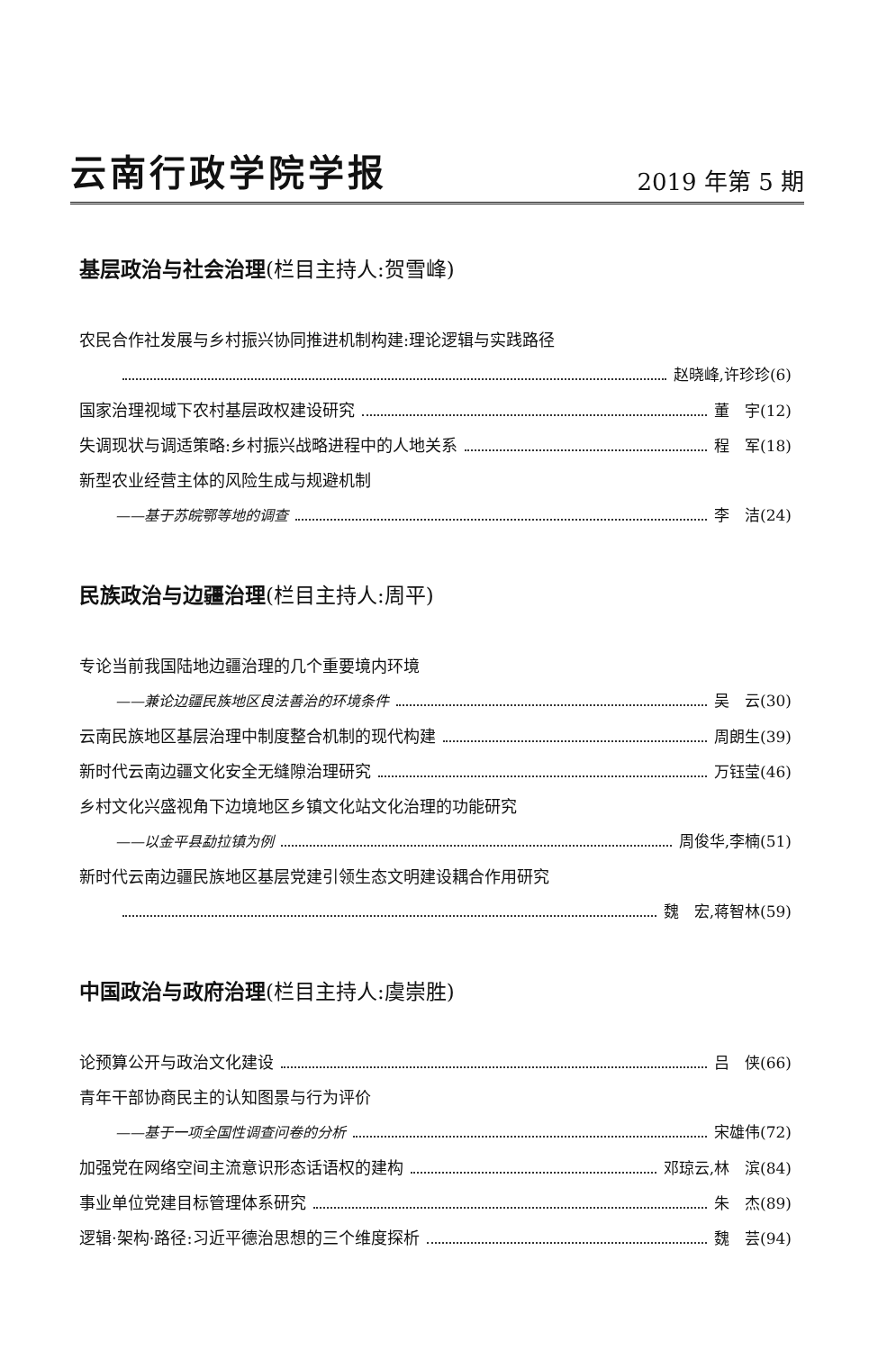云南行政学院学报
2019 年第 5 期
基层政治与社会治理(栏目主持人:贺雪峰)
农民合作社发展与乡村振兴协同推进机制构建:理论逻辑与实践路径
赵晓峰,许珍珍(6)
国家治理视域下农村基层政权建设研究 董　宇(12)
失调现状与调适策略:乡村振兴战略进程中的人地关系 程　军(18)
新型农业经营主体的风险生成与规避机制
——基于苏皖鄂等地的调查 李　洁(24)
民族政治与边疆治理(栏目主持人:周平)
专论当前我国陆地边疆治理的几个重要境内环境
——兼论边疆民族地区良法善治的环境条件 吴　云(30)
云南民族地区基层治理中制度整合机制的现代构建 周朗生(39)
新时代云南边疆文化安全无缝隙治理研究 万钰莹(46)
乡村文化兴盛视角下边境地区乡镇文化站文化治理的功能研究
——以金平县勐拉镇为例 周俊华,李楠(51)
新时代云南边疆民族地区基层党建引领生态文明建设耦合作用研究
魏　宏,蒋智林(59)
中国政治与政府治理(栏目主持人:虞崇胜)
论预算公开与政治文化建设 吕　侠(66)
青年干部协商民主的认知图景与行为评价
——基于一项全国性调查问卷的分析 宋雄伟(72)
加强党在网络空间主流意识形态话语权的建构 邓琼云,林　滨(84)
事业单位党建目标管理体系研究 朱　杰(89)
逻辑·架构·路径:习近平德治思想的三个维度探析 魏　芸(94)